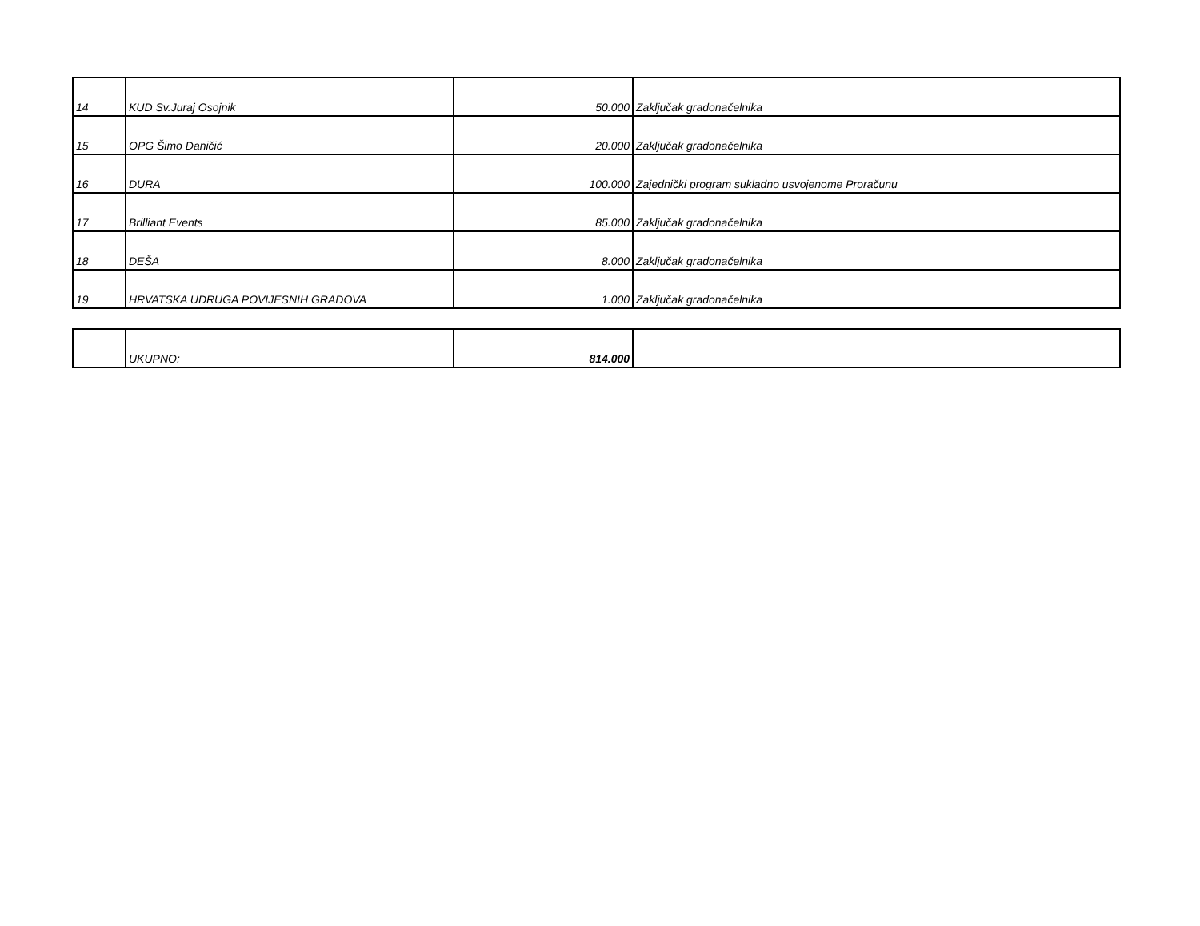| 14 | KUD Sv.Juraj Osojnik | 50.000 | Zaključak gradonačelnika |
| 15 | OPG Šimo Daničić | 20.000 | Zaključak gradonačelnika |
| 16 | DURA | 100.000 | Zajednički program sukladno usvojenome Proračunu |
| 17 | Brilliant Events | 85.000 | Zaključak gradonačelnika |
| 18 | DEŠA | 8.000 | Zaključak gradonačelnika |
| 19 | HRVATSKA UDRUGA POVIJESNIH GRADOVA | 1.000 | Zaključak gradonačelnika |
| | UKUPNO: | 814.000 | |